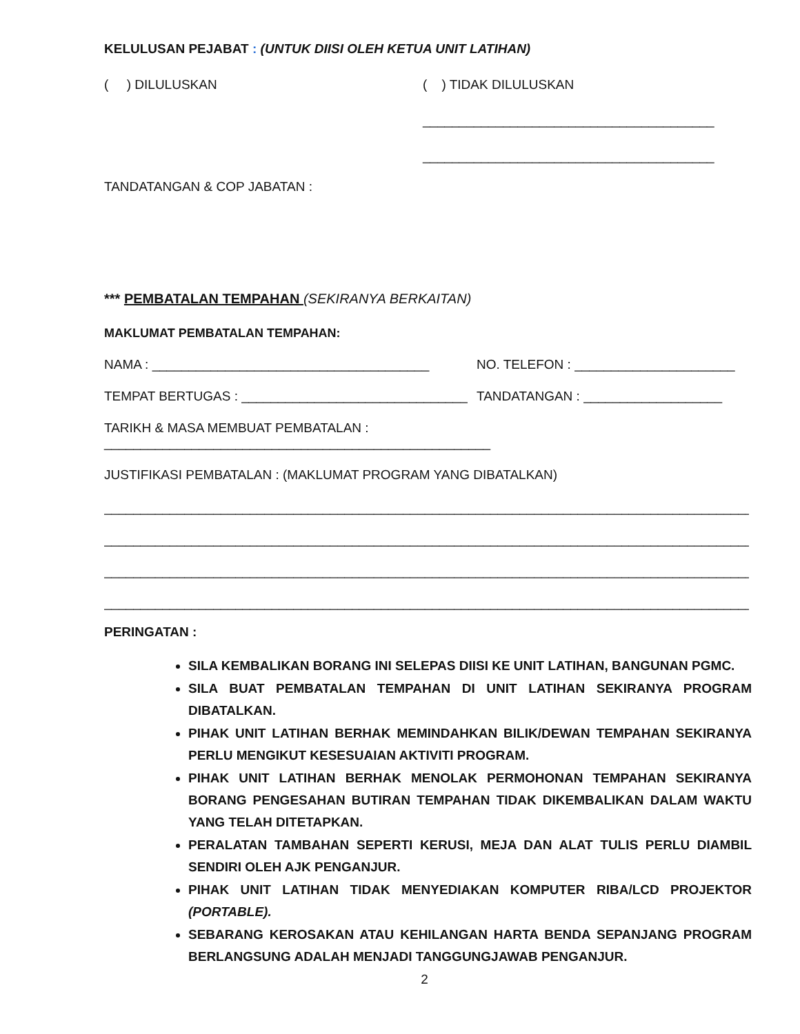KELULUSAN PEJABAT : (UNTUK DIISI OLEH KETUA UNIT LATIHAN)
( ) DILULUSKAN ( ) TIDAK DILULUSKAN
________________________________________
________________________________________
TANDATANGAN & COP JABATAN :
*** PEMBATALAN TEMPAHAN (SEKIRANYA BERKAITAN)
MAKLUMAT PEMBATALAN TEMPAHAN:
NAMA : ______________________________________ NO. TELEFON : ______________________
TEMPAT BERTUGAS : _______________________________
TANDATANGAN : ___________________
TARIKH & MASA MEMBUAT PEMBATALAN : _____________________________________________________
JUSTIFIKASI PEMBATALAN : (MAKLUMAT PROGRAM YANG DIBATALKAN)
____________________________________________________________________________________________
____________________________________________________________________________________________
____________________________________________________________________________________________
____________________________________________________________________________________________
PERINGATAN :
SILA KEMBALIKAN BORANG INI SELEPAS DIISI KE UNIT LATIHAN, BANGUNAN PGMC.
SILA BUAT PEMBATALAN TEMPAHAN DI UNIT LATIHAN SEKIRANYA PROGRAM DIBATALKAN.
PIHAK UNIT LATIHAN BERHAK MEMINDAHKAN BILIK/DEWAN TEMPAHAN SEKIRANYA PERLU MENGIKUT KESESUAIAN AKTIVITI PROGRAM.
PIHAK UNIT LATIHAN BERHAK MENOLAK PERMOHONAN TEMPAHAN SEKIRANYA BORANG PENGESAHAN BUTIRAN TEMPAHAN TIDAK DIKEMBALIKAN DALAM WAKTU YANG TELAH DITETAPKAN.
PERALATAN TAMBAHAN SEPERTI KERUSI, MEJA DAN ALAT TULIS PERLU DIAMBIL SENDIRI OLEH AJK PENGANJUR.
PIHAK UNIT LATIHAN TIDAK MENYEDIAKAN KOMPUTER RIBA/LCD PROJEKTOR (PORTABLE).
SEBARANG KEROSAKAN ATAU KEHILANGAN HARTA BENDA SEPANJANG PROGRAM BERLANGSUNG ADALAH MENJADI TANGGUNGJAWAB PENGANJUR.
2